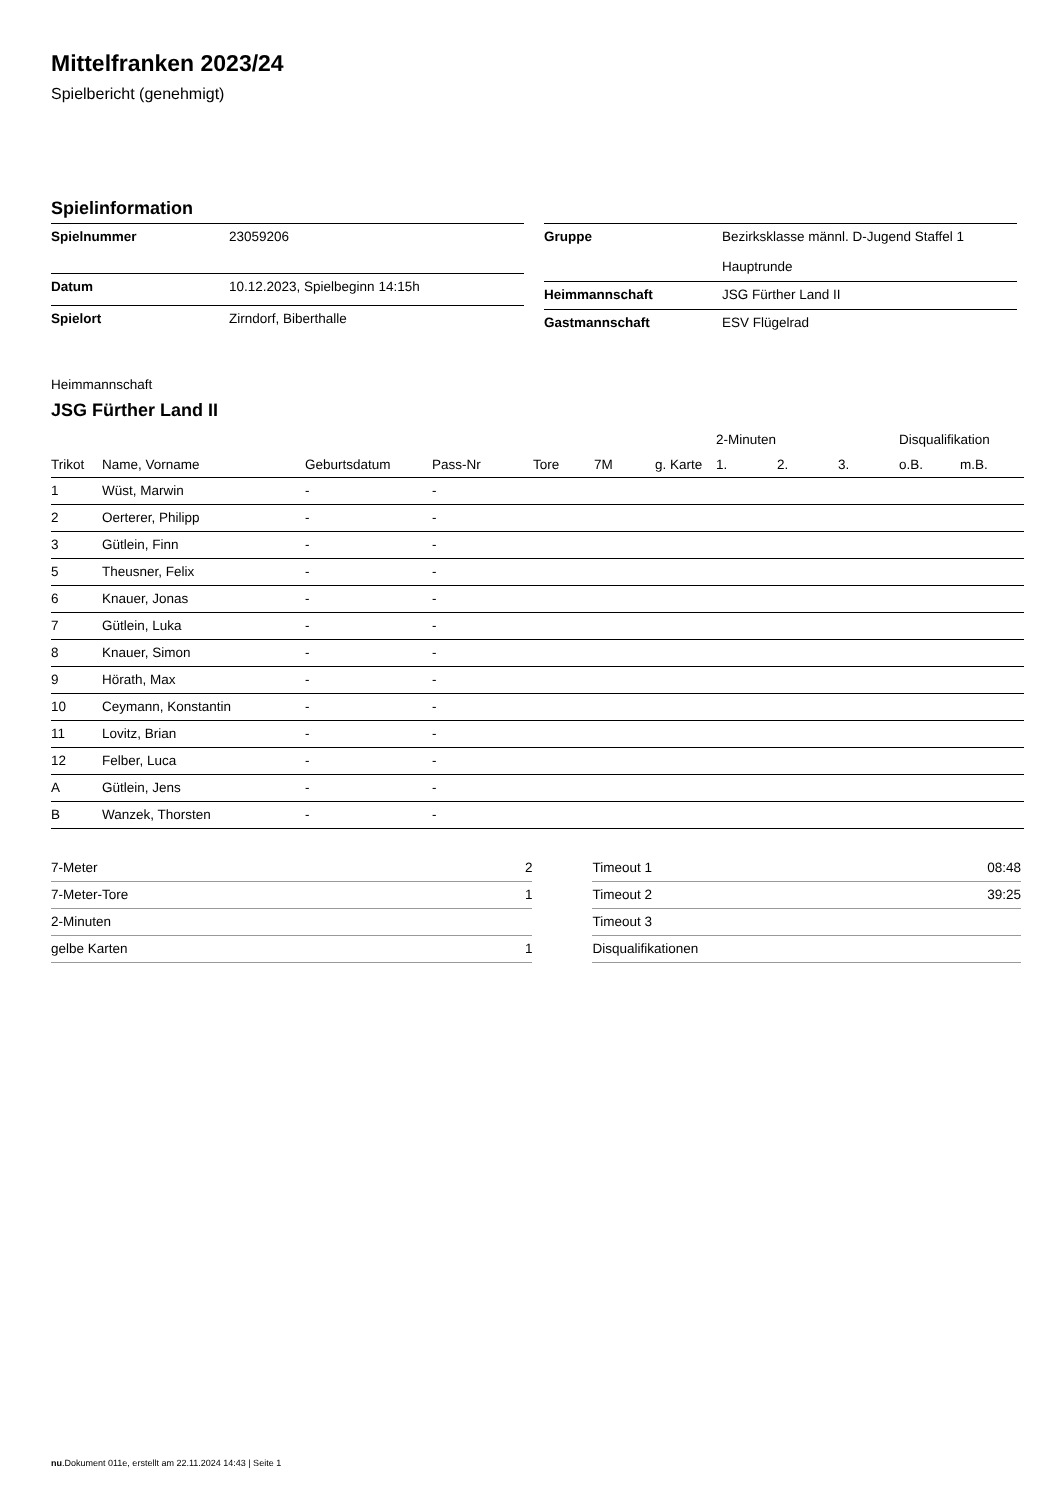Mittelfranken 2023/24
Spielbericht (genehmigt)
Spielinformation
| Spielnummer | 23059206 |
| Datum | 10.12.2023, Spielbeginn 14:15h |
| Spielort | Zirndorf, Biberthalle |
| Gruppe | Bezirksklasse männl. D-Jugend Staffel 1 Hauptrunde |
| Heimmannschaft | JSG Fürther Land II |
| Gastmannschaft | ESV Flügelrad |
Heimmannschaft
JSG Fürther Land II
| | | | | | | | 2-Minuten | | | Disqualifikation | |
| --- | --- | --- | --- | --- | --- | --- | --- | --- | --- | --- | --- |
| Trikot | Name, Vorname | Geburtsdatum | Pass-Nr | Tore | 7M | g. Karte | 1. | 2. | 3. | o.B. | m.B. |
| 1 | Wüst, Marwin | - | - | | | | | | | | |
| 2 | Oerterer, Philipp | - | - | | | | | | | | |
| 3 | Gütlein, Finn | - | - | | | | | | | | |
| 5 | Theusner, Felix | - | - | | | | | | | | |
| 6 | Knauer, Jonas | - | - | | | | | | | | |
| 7 | Gütlein, Luka | - | - | | | | | | | | |
| 8 | Knauer, Simon | - | - | | | | | | | | |
| 9 | Hörath, Max | - | - | | | | | | | | |
| 10 | Ceymann, Konstantin | - | - | | | | | | | | |
| 11 | Lovitz, Brian | - | - | | | | | | | | |
| 12 | Felber, Luca | - | - | | | | | | | | |
| A | Gütlein, Jens | - | - | | | | | | | | |
| B | Wanzek, Thorsten | - | - | | | | | | | | |
| 7-Meter | 2 |
| 7-Meter-Tore | 1 |
| 2-Minuten | |
| gelbe Karten | 1 |
| Timeout 1 | 08:48 |
| Timeout 2 | 39:25 |
| Timeout 3 | |
| Disqualifikationen | |
nu.Dokument 011e, erstellt am 22.11.2024 14:43 | Seite 1